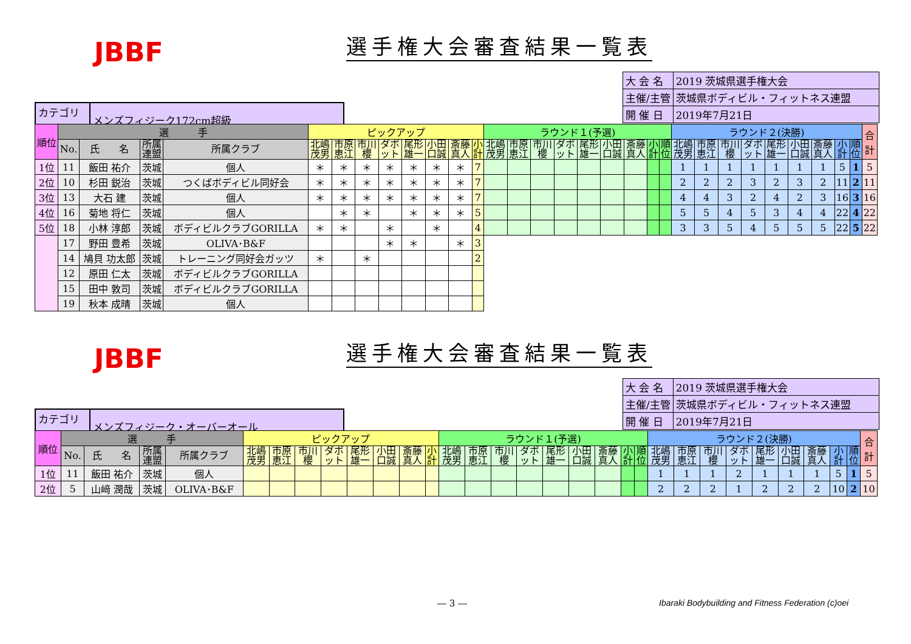JBBF 選手権大会審査結果一覧表
| 大 会 名 | 2019 茨城県選手権大会 |
| 主催/主管 | 茨城県ボディビル・フィットネス連盟 |
| 開 催 日 | 2019年7月21日 |
| カテゴリー | メンズフィジーク172cm超級 |
| 順位 | 選 手 | | | | ピックアップ | | | | | | | | ラウンド１(予選) | | | | | | | | | ラウンド２(決勝) | | | | | | | | | 合 計 |
| --- | --- | --- | --- | --- | --- | --- | --- | --- | --- | --- | --- | --- | --- | --- | --- | --- | --- | --- | --- | --- | --- | --- | --- | --- | --- | --- | --- | --- | --- | --- | --- |
| | No. | 氏 名 | 所属 連盟 | 所属クラブ | 北嶋 茂男 | 市原 恵江 | 市川 櫻 | ダボ ット | 尾形 雄一 | 小田 口誠 | 斎藤 真人 | 小 計 | 北嶋 茂男 | 市原 恵江 | 市川 櫻 | ダボ ット | 尾形 雄一 | 小田 口誠 | 斎藤 真人 | 小 計 | 順 位 | 北嶋 茂男 | 市原 恵江 | 市川 櫻 | ダボ ット | 尾形 雄一 | 小田 口誠 | 斎藤 真人 | 小 計 | 順 位 | |
| 1位 | 11 | 飯田 祐介 | 茨城 | 個人 | ＊ | ＊ | ＊ | ＊ | ＊ | ＊ | ＊ | 7 | | | | | | | | | | 1 | 1 | 1 | 1 | 1 | 1 | 1 | 5 | 1 | 5 |
| 2位 | 10 | 杉田 鋭治 | 茨城 | つくばボディビル同好会 | ＊ | ＊ | ＊ | ＊ | ＊ | ＊ | ＊ | 7 | | | | | | | | | | 2 | 2 | 2 | 3 | 2 | 3 | 2 | 11 | 2 | 11 |
| 3位 | 13 | 大石 建 | 茨城 | 個人 | ＊ | ＊ | ＊ | ＊ | ＊ | ＊ | ＊ | 7 | | | | | | | | | | 4 | 4 | 3 | 2 | 4 | 2 | 3 | 16 | 3 | 16 |
| 4位 | 16 | 菊地 将仁 | 茨城 | 個人 | | ＊ | ＊ | | ＊ | ＊ | ＊ | 5 | | | | | | | | | | 5 | 5 | 4 | 5 | 3 | 4 | 4 | 22 | 4 | 22 |
| 5位 | 18 | 小林 淳郎 | 茨城 | ボディビルクラブGORILLA | ＊ | ＊ | | ＊ | | ＊ | | 4 | | | | | | | | | | 3 | 3 | 5 | 4 | 5 | 5 | 5 | 22 | 5 | 22 |
| | 17 | 野田 豊希 | 茨城 | OLIVA･B&F | | | | ＊ | ＊ | | ＊ | 3 | | | | | | | | | | | | | | | | | | | |
| | 14 | 鳩貝 功太郎 | 茨城 | トレーニング同好会ガッツ | ＊ | | ＊ | | | | | 2 | | | | | | | | | | | | | | | | | | | |
| | 12 | 原田 仁太 | 茨城 | ボディビルクラブGORILLA | | | | | | | | | | | | | | | | | | | | | | | | | | | |
| | 15 | 田中 敦司 | 茨城 | ボディビルクラブGORILLA | | | | | | | | | | | | | | | | | | | | | | | | | | | |
| | 19 | 秋本 成晴 | 茨城 | 個人 | | | | | | | | | | | | | | | | | | | | | | | | | | | |
JBBF 選手権大会審査結果一覧表
| 大 会 名 | 2019 茨城県選手権大会 |
| 主催/主管 | 茨城県ボディビル・フィットネス連盟 |
| 開 催 日 | 2019年7月21日 |
| カテゴリー | メンズフィジーク・オーバーオール |
| 順位 | 選 手 | | | | ピックアップ | | | | | | | | ラウンド１(予選) | | | | | | | | | ラウンド２(決勝) | | | | | | | | | 合 計 |
| --- | --- | --- | --- | --- | --- | --- | --- | --- | --- | --- | --- | --- | --- | --- | --- | --- | --- | --- | --- | --- | --- | --- | --- | --- | --- | --- | --- | --- | --- | --- | --- |
| | No. | 氏 名 | 所属 連盟 | 所属クラブ | 北嶋 茂男 | 市原 恵江 | 市川 櫻 | ダボ ット | 尾形 雄一 | 小田 口誠 | 斎藤 真人 | 小 計 | 北嶋 茂男 | 市原 恵江 | 市川 櫻 | ダボ ット | 尾形 雄一 | 小田 口誠 | 斎藤 真人 | 小 計 | 順 位 | 北嶋 茂男 | 市原 恵江 | 市川 櫻 | ダボ ット | 尾形 雄一 | 小田 口誠 | 斎藤 真人 | 小 計 | 順 位 | |
| 1位 | 11 | 飯田 祐介 | 茨城 | 個人 | | | | | | | | | | | | | | | | | | 1 | 1 | 1 | 2 | 1 | 1 | 1 | 5 | 1 | 5 |
| 2位 | 5 | 山﨑 潤哉 | 茨城 | OLIVA･B&F | | | | | | | | | | | | | | | | | | 2 | 2 | 2 | 1 | 2 | 2 | 2 | 10 | 2 | 10 |
― 3 ― Ibaraki Bodybuilding and Fitness Federation (c)oei